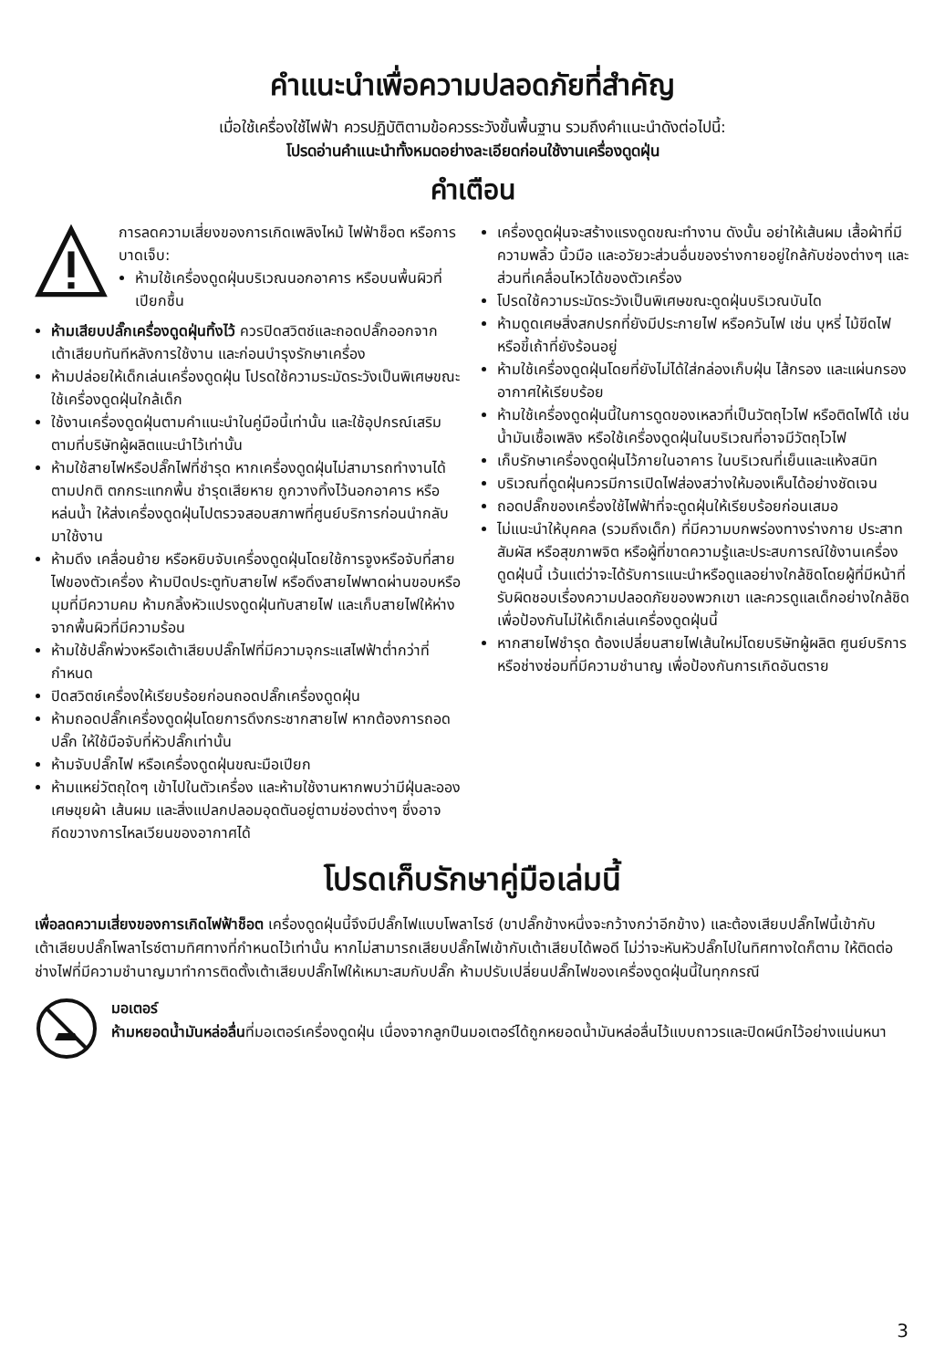คำแนะนำเพื่อความปลอดภัยที่สำคัญ
เมื่อใช้เครื่องใช้ไฟฟ้า ควรปฏิบัติตามข้อควรระวังขั้นพื้นฐาน รวมถึงคำแนะนำดังต่อไปนี้:
โปรดอ่านคำแนะนำทั้งหมดอย่างละเอียดก่อนใช้งานเครื่องดูดฝุ่น
คำเตือน
การลดความเสี่ยงของการเกิดเพลิงไหม้ ไฟฟ้าช็อต หรือการบาดเจ็บ:
ห้ามใช้เครื่องดูดฝุ่นบริเวณนอกอาคาร หรือบนพื้นผิวที่เปียกชื้น
ห้ามเสียบปลั๊กเครื่องดูดฝุ่นทิ้งไว้ ควรปิดสวิตช์และถอดปลั๊กออกจากเต้าเสียบทันทีหลังการใช้งาน และก่อนบำรุงรักษาเครื่อง
ห้ามปล่อยให้เด็กเล่นเครื่องดูดฝุ่น โปรดใช้ความระมัดระวังเป็นพิเศษขณะใช้เครื่องดูดฝุ่นใกล้เด็ก
ใช้งานเครื่องดูดฝุ่นตามคำแนะนำในคู่มือนี้เท่านั้น และใช้อุปกรณ์เสริมตามที่บริษัทผู้ผลิตแนะนำไว้เท่านั้น
ห้ามใช้สายไฟหรือปลั๊กไฟที่ชำรุด หากเครื่องดูดฝุ่นไม่สามารถทำงานได้ตามปกติ ตกกระแทกพื้น ชำรุดเสียหาย ถูกวางทิ้งไว้นอกอาคาร หรือหล่นน้ำ ให้ส่งเครื่องดูดฝุ่นไปตรวจสอบสภาพที่ศูนย์บริการก่อนนำกลับมาใช้งาน
ห้ามดึง เคลื่อนย้าย หรือหยิบจับเครื่องดูดฝุ่นโดยใช้การจูงหรือจับที่สายไฟของตัวเครื่อง ห้ามปิดประตูทับสายไฟ หรือดึงสายไฟพาดผ่านขอบหรือมุมที่มีความคม ห้ามกลิ้งหัวแปรงดูดฝุ่นทับสายไฟ และเก็บสายไฟให้ห่างจากพื้นผิวที่มีความร้อน
ห้ามใช้ปลั๊กพ่วงหรือเต้าเสียบปลั๊กไฟที่มีความจุกระแสไฟฟ้าต่ำกว่าที่กำหนด
ปิดสวิตช์เครื่องให้เรียบร้อยก่อนถอดปลั๊กเครื่องดูดฝุ่น
ห้ามถอดปลั๊กเครื่องดูดฝุ่นโดยการดึงกระชากสายไฟ หากต้องการถอดปลั๊ก ให้ใช้มือจับที่หัวปลั๊กเท่านั้น
ห้ามจับปลั๊กไฟ หรือเครื่องดูดฝุ่นขณะมือเปียก
ห้ามแหย่วัตถุใดๆ เข้าไปในตัวเครื่อง และห้ามใช้งานหากพบว่ามีฝุ่นละออง เศษขุยผ้า เส้นผม และสิ่งแปลกปลอมอุดตันอยู่ตามช่องต่างๆ ซึ่งอาจกีดขวางการไหลเวียนของอากาศได้
เครื่องดูดฝุ่นจะสร้างแรงดูดขณะทำงาน ดังนั้น อย่าให้เส้นผม เสื้อผ้าที่มีความพลิ้ว นิ้วมือ และอวัยวะส่วนอื่นของร่างกายอยู่ใกล้กับช่องต่างๆ และส่วนที่เคลื่อนไหวได้ของตัวเครื่อง
โปรดใช้ความระมัดระวังเป็นพิเศษขณะดูดฝุ่นบริเวณบันได
ห้ามดูดเศษสิ่งสกปรกที่ยังมีประกายไฟ หรือควันไฟ เช่น บุหรี่ ไม้ขีดไฟ หรือขี้เถ้าที่ยังร้อนอยู่
ห้ามใช้เครื่องดูดฝุ่นโดยที่ยังไม่ได้ใส่กล่องเก็บฝุ่น ไส้กรอง และแผ่นกรองอากาศให้เรียบร้อย
ห้ามใช้เครื่องดูดฝุ่นนี้ในการดูดของเหลวที่เป็นวัตถุไวไฟ หรือติดไฟได้ เช่น น้ำมันเชื้อเพลิง หรือใช้เครื่องดูดฝุ่นในบริเวณที่อาจมีวัตถุไวไฟ
เก็บรักษาเครื่องดูดฝุ่นไว้ภายในอาคาร ในบริเวณที่เย็นและแห้งสนิท
บริเวณที่ดูดฝุ่นควรมีการเปิดไฟส่องสว่างให้มองเห็นได้อย่างชัดเจน
ถอดปลั๊กของเครื่องใช้ไฟฟ้าที่จะดูดฝุ่นให้เรียบร้อยก่อนเสมอ
ไม่แนะนำให้บุคคล (รวมถึงเด็ก) ที่มีความบกพร่องทางร่างกาย ประสาทสัมผัส หรือสุขภาพจิต หรือผู้ที่ขาดความรู้และประสบการณ์ใช้งานเครื่องดูดฝุ่นนี้ เว้นแต่ว่าจะได้รับการแนะนำหรือดูแลอย่างใกล้ชิดโดยผู้ที่มีหน้าที่รับผิดชอบเรื่องความปลอดภัยของพวกเขา และควรดูแลเด็กอย่างใกล้ชิดเพื่อป้องกันไม่ให้เด็กเล่นเครื่องดูดฝุ่นนี้
หากสายไฟชำรุด ต้องเปลี่ยนสายไฟเส้นใหม่โดยบริษัทผู้ผลิต ศูนย์บริการ หรือช่างซ่อมที่มีความชำนาญ เพื่อป้องกันการเกิดอันตราย
โปรดเก็บรักษาคู่มือเล่มนี้
เพื่อลดความเสี่ยงของการเกิดไฟฟ้าช็อต เครื่องดูดฝุ่นนี้จึงมีปลั๊กไฟแบบโพลาไรซ์ (ขาปลั๊กข้างหนึ่งจะกว้างกว่าอีกข้าง) และต้องเสียบปลั๊กไฟนี้เข้ากับเต้าเสียบปลั๊กโพลาไรซ์ตามทิศทางที่กำหนดไว้เท่านั้น หากไม่สามารถเสียบปลั๊กไฟเข้ากับเต้าเสียบได้พอดี ไม่ว่าจะหันหัวปลั๊กไปในทิศทางใดก็ตาม ให้ติดต่อช่างไฟที่มีความชำนาญมาทำการติดตั้งเต้าเสียบปลั๊กไฟให้เหมาะสมกับปลั๊ก ห้ามปรับเปลี่ยนปลั๊กไฟของเครื่องดูดฝุ่นนี้ในทุกกรณี
มอเตอร์
ห้ามหยอดน้ำมันหล่อลื่นที่มอเตอร์เครื่องดูดฝุ่น เนื่องจากลูกปืนมอเตอร์ได้ถูกหยอดน้ำมันหล่อลื่นไว้แบบถาวรและปิดผนึกไว้อย่างแน่นหนา
3